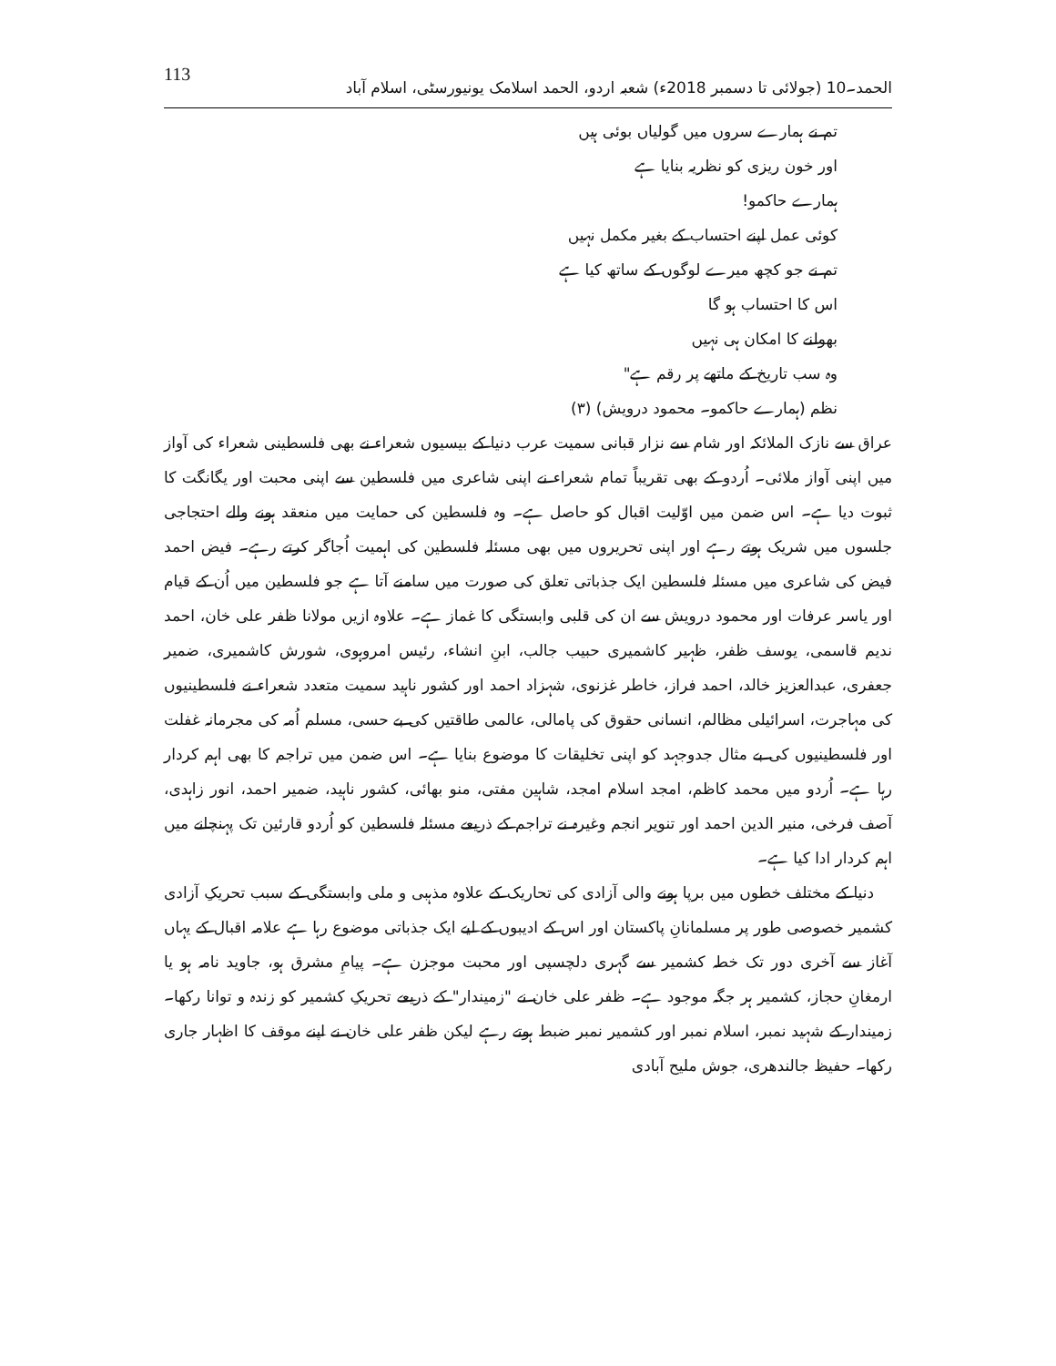الحمد۔10 (جولائی تا دسمبر 2018ء) شعبہ اردو، الحمد اسلامک یونیورسٹی، اسلام آباد 113
تم نے ہمارے سروں میں گولیاں بوئی ہیں
اور خون ریزی کو نظریہ بنایا ہے
ہمارے حاکمو!
کوئی عمل اپنے احتساب کے بغیر مکمل نہیں
تم نے جو کچھ میرے لوگوں کے ساتھ کیا ہے
اس کا احتساب ہو گا
بھولنے کا امکان ہی نہیں
وہ سب تاریخ کے ماتھے پر رقم ہے"
نظم (ہمارے حاکمو۔ محمود درویش) (۳)
عراق سے نازک الملائکہ اور شام سے نزار قبانی سمیت عرب دنیا کے بیسیوں شعراء نے بھی فلسطینی شعراء کی آواز میں اپنی آواز ملائی۔ اُردو کے بھی تقریباً تمام شعراء نے اپنی شاعری میں فلسطین سے اپنی محبت اور یگانگت کا ثبوت دیا ہے۔ اس ضمن میں اوّلیت اقبال کو حاصل ہے۔ وہ فلسطین کی حمایت میں منعقد ہونے والے احتجاجی جلسوں میں شریک ہوتے رہے اور اپنی تحریروں میں بھی مسئلہ فلسطین کی اہمیت اُجاگر کرتے رہے۔ فیض احمد فیض کی شاعری میں مسئلہ فلسطین ایک جذباتی تعلق کی صورت میں سامنے آتا ہے جو فلسطین میں اُن کے قیام اور یاسر عرفات اور محمود درویش سے ان کی قلبی وابستگی کا غماز ہے۔ علاوہ ازیں مولانا ظفر علی خان، احمد ندیم قاسمی، یوسف ظفر، ظہیر کاشمیری حبیب جالب، ابنِ انشاء، رئیس امروہوی، شورش کاشمیری، ضمیر جعفری، عبدالعزیز خالد، احمد فراز، خاطر غزنوی، شہزاد احمد اور کشور ناہید سمیت متعدد شعراء نے فلسطینیوں کی مہاجرت، اسرائیلی مظالم، انسانی حقوق کی پامالی، عالمی طاقتیں کی بے حسی، مسلم اُمہ کی مجرمانہ غفلت اور فلسطینیوں کی بے مثال جدوجہد کو اپنی تخلیقات کا موضوع بنایا ہے۔ اس ضمن میں تراجم کا بھی اہم کردار رہا ہے۔ اُردو میں محمد کاظم، امجد اسلام امجد، شاہین مفتی، منو بھائی، کشور ناہید، ضمیر احمد، انور زاہدی، آصف فرخی، منیر الدین احمد اور تنویر انجم وغیرہ نے تراجم کے ذریعے مسئلہ فلسطین کو اُردو قارئین تک پہنچانے میں اہم کردار ادا کیا ہے۔
دنیا کے مختلف خطوں میں برپا ہونے والی آزادی کی تحاریک کے علاوہ مذہبی و ملی وابستگی کے سبب تحریکِ آزادی کشمیر خصوصی طور پر مسلمانانِ پاکستان اور اس کے ادیبوں کے لیے ایک جذباتی موضوع رہا ہے علامہ اقبال کے یہاں آغاز سے آخری دور تک خطہ کشمیر سے گہری دلچسپی اور محبت موجزن ہے۔ پیامِ مشرق ہو، جاوید نامہ ہو یا ارمغانِ حجاز، کشمیر ہر جگہ موجود ہے۔ ظفر علی خان نے "زمیندار" کے ذریعے تحریکِ کشمیر کو زندہ و توانا رکھا۔ زمیندار کے شہید نمبر، اسلام نمبر اور کشمیر نمبر ضبط ہوتے رہے لیکن ظفر علی خان نے اپنے موقف کا اظہار جاری رکھا۔ حفیظ جالندھری، جوش ملیح آبادی